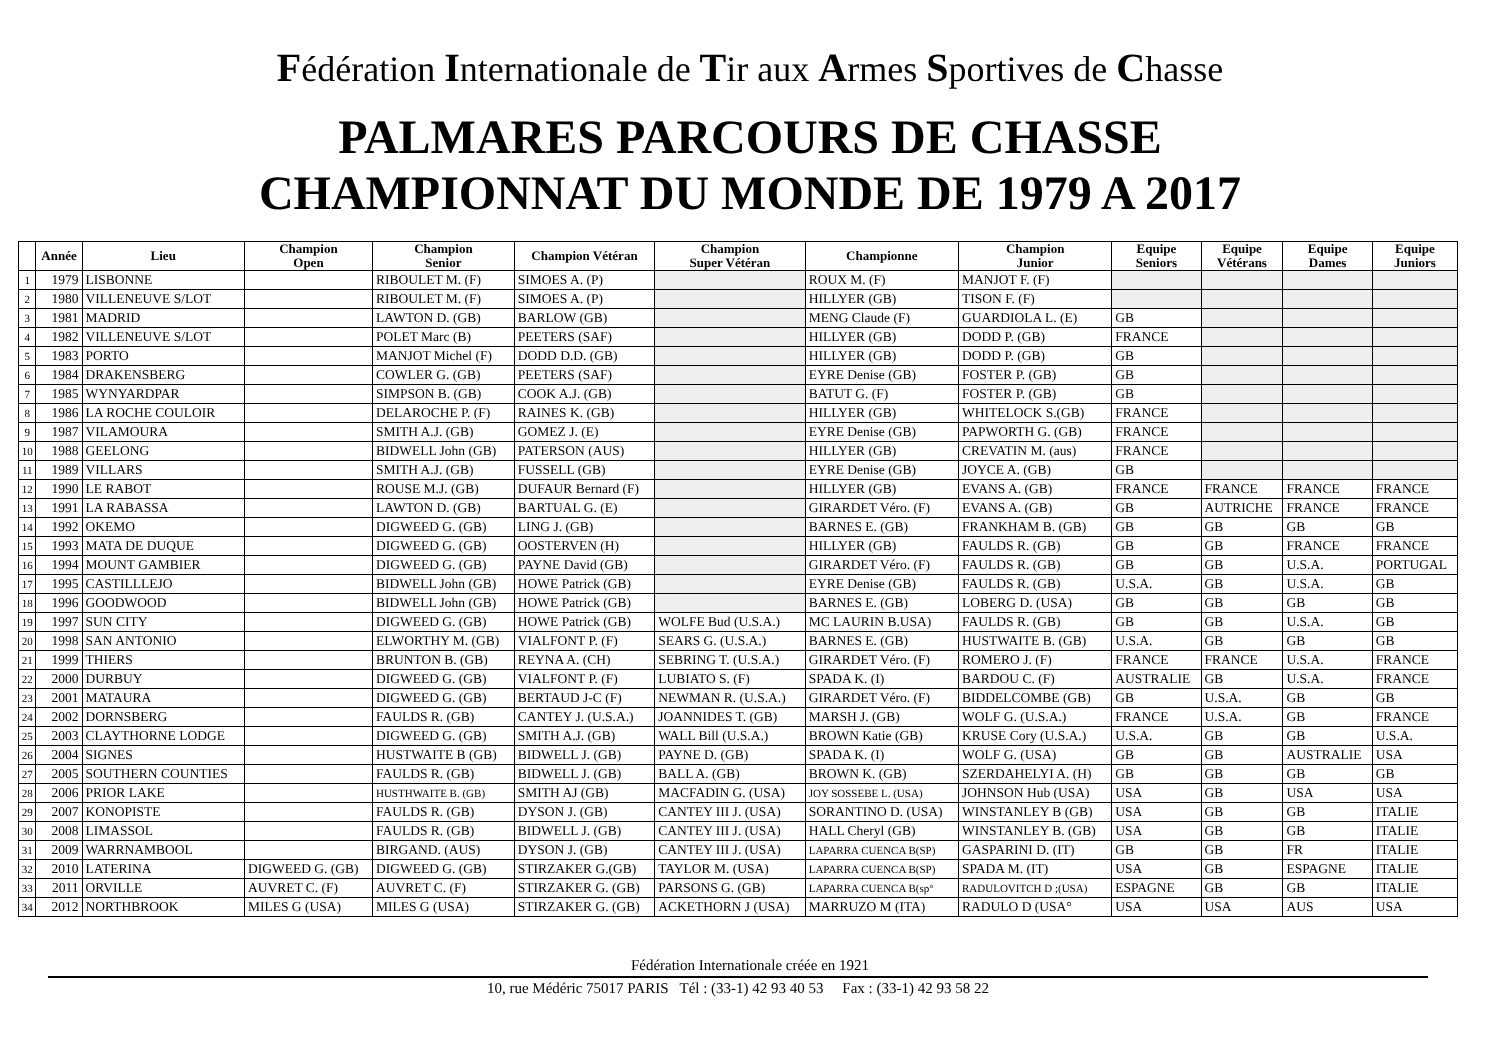Fédération Internationale de Tir aux Armes Sportives de Chasse
PALMARES PARCOURS DE CHASSE
CHAMPIONNAT DU MONDE DE 1979 A 2017
| | Année | Lieu | Champion Open | Champion Senior | Champion Vétéran | Champion Super Vétéran | Championne | Champion Junior | Equipe Seniors | Equipe Vétérans | Equipe Dames | Equipe Juniors |
| --- | --- | --- | --- | --- | --- | --- | --- | --- | --- | --- | --- | --- |
| 1 | 1979 | LISBONNE | | RIBOULET M. (F) | SIMOES A. (P) | | ROUX M. (F) | MANJOT F. (F) | | | | |
| 2 | 1980 | VILLENEUVE S/LOT | | RIBOULET M. (F) | SIMOES A. (P) | | HILLYER (GB) | TISON F. (F) | | | | |
| 3 | 1981 | MADRID | | LAWTON D. (GB) | BARLOW (GB) | | MENG Claude (F) | GUARDIOLA L. (E) | GB | | | |
| 4 | 1982 | VILLENEUVE S/LOT | | POLET Marc (B) | PEETERS (SAF) | | HILLYER (GB) | DODD P. (GB) | FRANCE | | | |
| 5 | 1983 | PORTO | | MANJOT Michel (F) | DODD D.D. (GB) | | HILLYER (GB) | DODD P. (GB) | GB | | | |
| 6 | 1984 | DRAKENSBERG | | COWLER G. (GB) | PEETERS (SAF) | | EYRE Denise (GB) | FOSTER P. (GB) | GB | | | |
| 7 | 1985 | WYNYARDPAR | | SIMPSON B. (GB) | COOK A.J. (GB) | | BATUT G. (F) | FOSTER P. (GB) | GB | | | |
| 8 | 1986 | LA ROCHE COULOIR | | DELAROCHE P. (F) | RAINES K. (GB) | | HILLYER (GB) | WHITELOCK S.(GB) | FRANCE | | | |
| 9 | 1987 | VILAMOURA | | SMITH A.J. (GB) | GOMEZ J. (E) | | EYRE Denise (GB) | PAPWORTH G. (GB) | FRANCE | | | |
| 10 | 1988 | GEELONG | | BIDWELL John (GB) | PATERSON (AUS) | | HILLYER (GB) | CREVATIN M. (aus) | FRANCE | | | |
| 11 | 1989 | VILLARS | | SMITH A.J. (GB) | FUSSELL (GB) | | EYRE Denise (GB) | JOYCE A. (GB) | GB | | | |
| 12 | 1990 | LE RABOT | | ROUSE M.J. (GB) | DUFAUR Bernard (F) | | HILLYER (GB) | EVANS A. (GB) | FRANCE | FRANCE | FRANCE | FRANCE |
| 13 | 1991 | LA RABASSA | | LAWTON D. (GB) | BARTUAL G. (E) | | GIRARDET Véro. (F) | EVANS A. (GB) | GB | AUTRICHE | FRANCE | FRANCE |
| 14 | 1992 | OKEMO | | DIGWEED G. (GB) | LING J. (GB) | | BARNES E. (GB) | FRANKHAM B. (GB) | GB | GB | GB | GB |
| 15 | 1993 | MATA DE DUQUE | | DIGWEED G. (GB) | OOSTERVEN (H) | | HILLYER (GB) | FAULDS R. (GB) | GB | GB | FRANCE | FRANCE |
| 16 | 1994 | MOUNT GAMBIER | | DIGWEED G. (GB) | PAYNE David (GB) | | GIRARDET Véro. (F) | FAULDS R. (GB) | GB | GB | U.S.A. | PORTUGAL |
| 17 | 1995 | CASTILLLEJO | | BIDWELL John (GB) | HOWE Patrick (GB) | | EYRE Denise (GB) | FAULDS R. (GB) | U.S.A. | GB | U.S.A. | GB |
| 18 | 1996 | GOODWOOD | | BIDWELL John (GB) | HOWE Patrick (GB) | | BARNES E. (GB) | LOBERG D. (USA) | GB | GB | GB | GB |
| 19 | 1997 | SUN CITY | | DIGWEED G. (GB) | HOWE Patrick (GB) | WOLFE Bud (U.S.A.) | MC LAURIN B.USA) | FAULDS R. (GB) | GB | GB | U.S.A. | GB |
| 20 | 1998 | SAN ANTONIO | | ELWORTHY M. (GB) | VIALFONT P. (F) | SEARS G. (U.S.A.) | BARNES E. (GB) | HUSTWAITE B. (GB) | U.S.A. | GB | GB | GB |
| 21 | 1999 | THIERS | | BRUNTON B. (GB) | REYNA A. (CH) | SEBRING T. (U.S.A.) | GIRARDET Véro. (F) | ROMERO J. (F) | FRANCE | FRANCE | U.S.A. | FRANCE |
| 22 | 2000 | DURBUY | | DIGWEED G. (GB) | VIALFONT P. (F) | LUBIATO S. (F) | SPADA K. (I) | BARDOU C. (F) | AUSTRALIE | GB | U.S.A. | FRANCE |
| 23 | 2001 | MATAURA | | DIGWEED G. (GB) | BERTAUD J-C (F) | NEWMAN R. (U.S.A.) | GIRARDET Véro. (F) | BIDDELCOMBE (GB) | GB | U.S.A. | GB | GB |
| 24 | 2002 | DORNSBERG | | FAULDS R. (GB) | CANTEY J. (U.S.A.) | JOANNIDES T. (GB) | MARSH J. (GB) | WOLF G. (U.S.A.) | FRANCE | U.S.A. | GB | FRANCE |
| 25 | 2003 | CLAYTHORNE LODGE | | DIGWEED G. (GB) | SMITH A.J. (GB) | WALL Bill (U.S.A.) | BROWN Katie (GB) | KRUSE Cory (U.S.A.) | U.S.A. | GB | GB | U.S.A. |
| 26 | 2004 | SIGNES | | HUSTWAITE B (GB) | BIDWELL J. (GB) | PAYNE D. (GB) | SPADA K. (I) | WOLF G. (USA) | GB | GB | AUSTRALIE | USA |
| 27 | 2005 | SOUTHERN COUNTIES | | FAULDS R. (GB) | BIDWELL J. (GB) | BALL A. (GB) | BROWN K. (GB) | SZERDAHELYI A. (H) | GB | GB | GB | GB |
| 28 | 2006 | PRIOR LAKE | | HUSTHWAITE B. (GB) | SMITH AJ (GB) | MACFADIN G. (USA) | JOY SOSSEBE L. (USA) | JOHNSON Hub (USA) | USA | GB | USA | USA |
| 29 | 2007 | KONOPISTE | | FAULDS R. (GB) | DYSON J. (GB) | CANTEY III J. (USA) | SORANTINO D. (USA) | WINSTANLEY B (GB) | USA | GB | GB | ITALIE |
| 30 | 2008 | LIMASSOL | | FAULDS R. (GB) | BIDWELL J. (GB) | CANTEY III J. (USA) | HALL Cheryl (GB) | WINSTANLEY B. (GB) | USA | GB | GB | ITALIE |
| 31 | 2009 | WARRNAMBOOL | | BIRGAND. (AUS) | DYSON J. (GB) | CANTEY III J. (USA) | LAPARRA CUENCA B(SP) | GASPARINI D. (IT) | GB | GB | FR | ITALIE |
| 32 | 2010 | LATERINA | DIGWEED G. (GB) | DIGWEED G. (GB) | STIRZAKER G.(GB) | TAYLOR M. (USA) | LAPARRA CUENCA B(SP) | SPADA M. (IT) | USA | GB | ESPAGNE | ITALIE |
| 33 | 2011 | ORVILLE | AUVRET C. (F) | AUVRET C. (F) | STIRZAKER G. (GB) | PARSONS G. (GB) | LAPARRA CUENCA B(sp° | RADULOVITCH D ;(USA) | ESPAGNE | GB | GB | ITALIE |
| 34 | 2012 | NORTHBROOK | MILES G (USA) | MILES G (USA) | STIRZAKER G. (GB) | ACKETHORN J (USA) | MARRUZO M (ITA) | RADULO D (USA° | USA | USA | AUS | USA |
Fédération Internationale créée en 1921
10, rue Médéric 75017 PARIS Tél : (33-1) 42 93 40 53 Fax : (33-1) 42 93 58 22